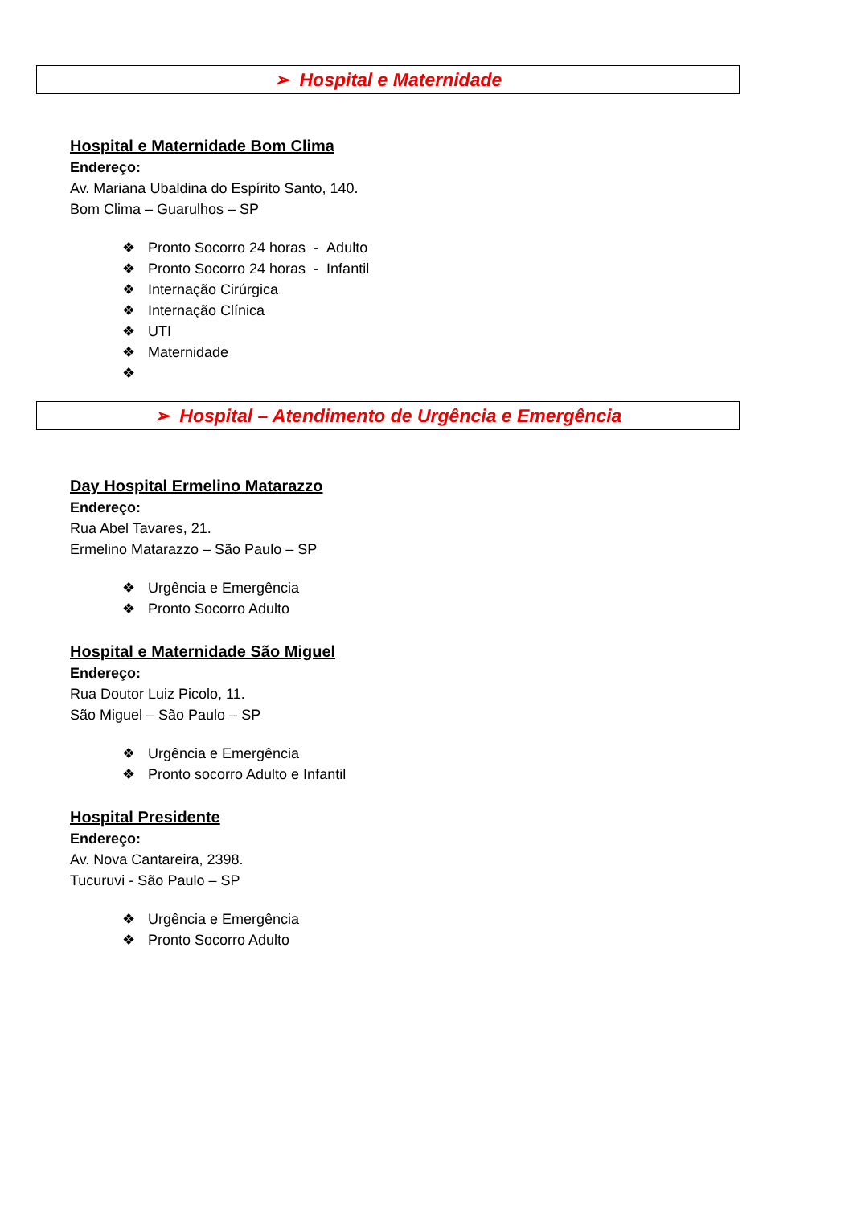➢ Hospital e Maternidade
Hospital e Maternidade Bom Clima
Endereço:
Av. Mariana Ubaldina do Espírito Santo, 140.
Bom Clima – Guarulhos – SP
❖ Pronto Socorro 24 horas - Adulto
❖ Pronto Socorro 24 horas - Infantil
❖ Internação Cirúrgica
❖ Internação Clínica
❖ UTI
❖ Maternidade
❖
➢ Hospital – Atendimento de Urgência e Emergência
Day Hospital Ermelino Matarazzo
Endereço:
Rua Abel Tavares, 21.
Ermelino Matarazzo – São Paulo – SP
❖ Urgência e Emergência
❖ Pronto Socorro Adulto
Hospital e Maternidade São Miguel
Endereço:
Rua Doutor Luiz Picolo, 11.
São Miguel – São Paulo – SP
❖ Urgência e Emergência
❖ Pronto socorro Adulto e Infantil
Hospital Presidente
Endereço:
Av. Nova Cantareira, 2398.
Tucuruvi - São Paulo – SP
❖ Urgência e Emergência
❖ Pronto Socorro Adulto